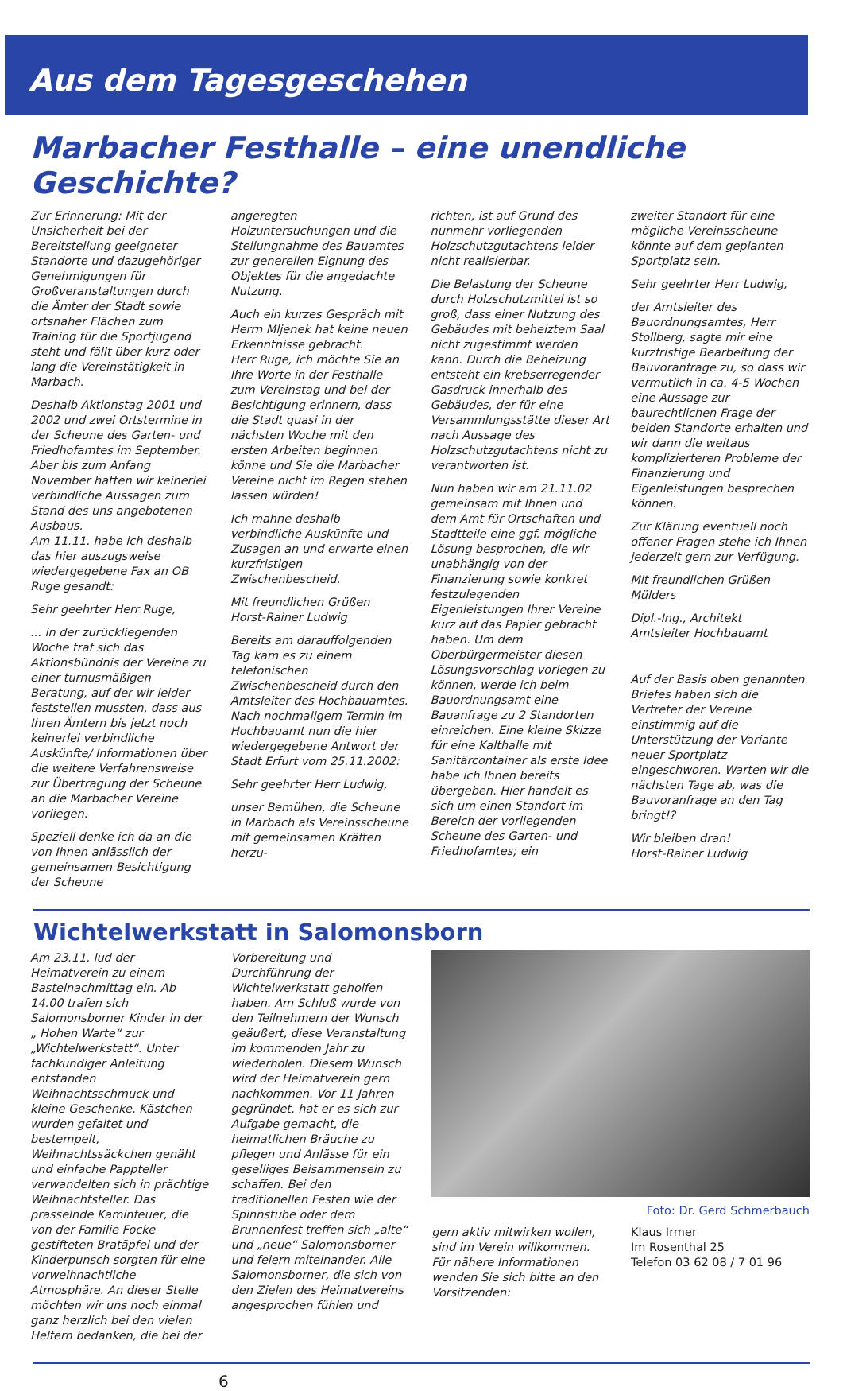Aus dem Tagesgeschehen
Marbacher Festhalle – eine unendliche Geschichte?
Zur Erinnerung: Mit der Unsicherheit bei der Bereitstellung geeigneter Standorte und dazugehöriger Genehmigungen für Großveranstaltungen durch die Ämter der Stadt sowie ortsnaher Flächen zum Training für die Sportjugend steht und fällt über kurz oder lang die Vereinstätigkeit in Marbach.
Deshalb Aktionstag 2001 und 2002 und zwei Ortstermine in der Scheune des Garten- und Friedhofamtes im September. Aber bis zum Anfang November hatten wir keinerlei verbindliche Aussagen zum Stand des uns angebotenen Ausbaus.
Am 11.11. habe ich deshalb das hier auszugsweise wiedergegebene Fax an OB Ruge gesandt:
Sehr geehrter Herr Ruge,
... in der zurückliegenden Woche traf sich das Aktionsbündnis der Vereine zu einer turnusmäßigen Beratung, auf der wir leider feststellen mussten, dass aus Ihren Ämtern bis jetzt noch keinerlei verbindliche Auskünfte/ Informationen über die weitere Verfahrensweise zur Übertragung der Scheune an die Marbacher Vereine vorliegen.
Speziell denke ich da an die von Ihnen anlässlich der gemeinsamen Besichtigung der Scheune
angeregten Holzuntersuchungen und die Stellungnahme des Bauamtes zur generellen Eignung des Objektes für die angedachte Nutzung.
Auch ein kurzes Gespräch mit Herrn Mljenek hat keine neuen Erkenntnisse gebracht.
Herr Ruge, ich möchte Sie an Ihre Worte in der Festhalle zum Vereinstag und bei der Besichtigung erinnern, dass die Stadt quasi in der nächsten Woche mit den ersten Arbeiten beginnen könne und Sie die Marbacher Vereine nicht im Regen stehen lassen würden!
Ich mahne deshalb verbindliche Auskünfte und Zusagen an und erwarte einen kurzfristigen Zwischenbescheid.
Mit freundlichen Grüßen
Horst-Rainer Ludwig
Bereits am darauffolgenden Tag kam es zu einem telefonischen Zwischenbescheid durch den Amtsleiter des Hochbauamtes. Nach nochmaligem Termin im Hochbauamt nun die hier wiedergegebene Antwort der Stadt Erfurt vom 25.11.2002:
Sehr geehrter Herr Ludwig,
unser Bemühen, die Scheune in Marbach als Vereinsscheune mit gemeinsamen Kräften herzu-
richten, ist auf Grund des nunmehr vorliegenden Holzschutzgutachtens leider nicht realisierbar.
Die Belastung der Scheune durch Holzschutzmittel ist so groß, dass einer Nutzung des Gebäudes mit beheiztem Saal nicht zugestimmt werden kann. Durch die Beheizung entsteht ein krebserregender Gasdruck innerhalb des Gebäudes, der für eine Versammlungsstätte dieser Art nach Aussage des Holzschutzgutachtens nicht zu verantworten ist.
Nun haben wir am 21.11.02 gemeinsam mit Ihnen und dem Amt für Ortschaften und Stadtteile eine ggf. mögliche Lösung besprochen, die wir unabhängig von der Finanzierung sowie konkret festzulegenden Eigenleistungen Ihrer Vereine kurz auf das Papier gebracht haben. Um dem Oberbürgermeister diesen Lösungsvorschlag vorlegen zu können, werde ich beim Bauordnungsamt eine Bauanfrage zu 2 Standorten einreichen. Eine kleine Skizze für eine Kalthalle mit Sanitärcontainer als erste Idee habe ich Ihnen bereits übergeben. Hier handelt es sich um einen Standort im Bereich der vorliegenden Scheune des Garten- und Friedhofamtes; ein
zweiter Standort für eine mögliche Vereinsscheune könnte auf dem geplanten Sportplatz sein.
Sehr geehrter Herr Ludwig,
der Amtsleiter des Bauordnungsamtes, Herr Stollberg, sagte mir eine kurzfristige Bearbeitung der Bauvoranfrage zu, so dass wir vermutlich in ca. 4-5 Wochen eine Aussage zur baurechtlichen Frage der beiden Standorte erhalten und wir dann die weitaus komplizierteren Probleme der Finanzierung und Eigenleistungen besprechen können.
Zur Klärung eventuell noch offener Fragen stehe ich Ihnen jederzeit gern zur Verfügung.
Mit freundlichen Grüßen
Mülders
Dipl.-Ing., Architekt
Amtsleiter Hochbauamt
Auf der Basis oben genannten Briefes haben sich die Vertreter der Vereine einstimmig auf die Unterstützung der Variante neuer Sportplatz eingeschworen. Warten wir die nächsten Tage ab, was die Bauvoranfrage an den Tag bringt!?
Wir bleiben dran!
Horst-Rainer Ludwig
Wichtelwerkstatt in Salomonsborn
Am 23.11. lud der Heimatverein zu einem Bastelnachmittag ein. Ab 14.00 trafen sich Salomonsborner Kinder in der „ Hohen Warte“ zur „Wichtelwerkstatt“. Unter fachkundiger Anleitung entstanden Weihnachtsschmuck und kleine Geschenke. Kästchen wurden gefaltet und bestempelt, Weihnachtssäckchen genäht und einfache Pappteller verwandelten sich in prächtige Weihnachtsteller. Das prasselnde Kaminfeuer, die von der Familie Focke gestifteten Bratäpfel und der Kinderpunsch sorgten für eine vorweihnachtliche Atmosphäre. An dieser Stelle möchten wir uns noch einmal ganz herzlich bei den vielen Helfern bedanken, die bei der
Vorbereitung und Durchführung der Wichtelwerkstatt geholfen haben. Am Schluß wurde von den Teilnehmern der Wunsch geäußert, diese Veranstaltung im kommenden Jahr zu wiederholen. Diesem Wunsch wird der Heimatverein gern nachkommen. Vor 11 Jahren gegründet, hat er es sich zur Aufgabe gemacht, die heimatlichen Bräuche zu pflegen und Anlässe für ein geselliges Beisammensein zu schaffen. Bei den traditionellen Festen wie der Spinnstube oder dem Brunnenfest treffen sich „alte“ und „neue“ Salomonsborner und feiern miteinander. Alle Salomonsborner, die sich von den Zielen des Heimatvereins angesprochen fühlen und
Foto: Dr. Gerd Schmerbauch
gern aktiv mitwirken wollen, sind im Verein willkommen. Für nähere Informationen wenden Sie sich bitte an den Vorsitzenden:
Klaus Irmer
Im Rosenthal 25
Telefon 03 62 08 / 7 01 96
6